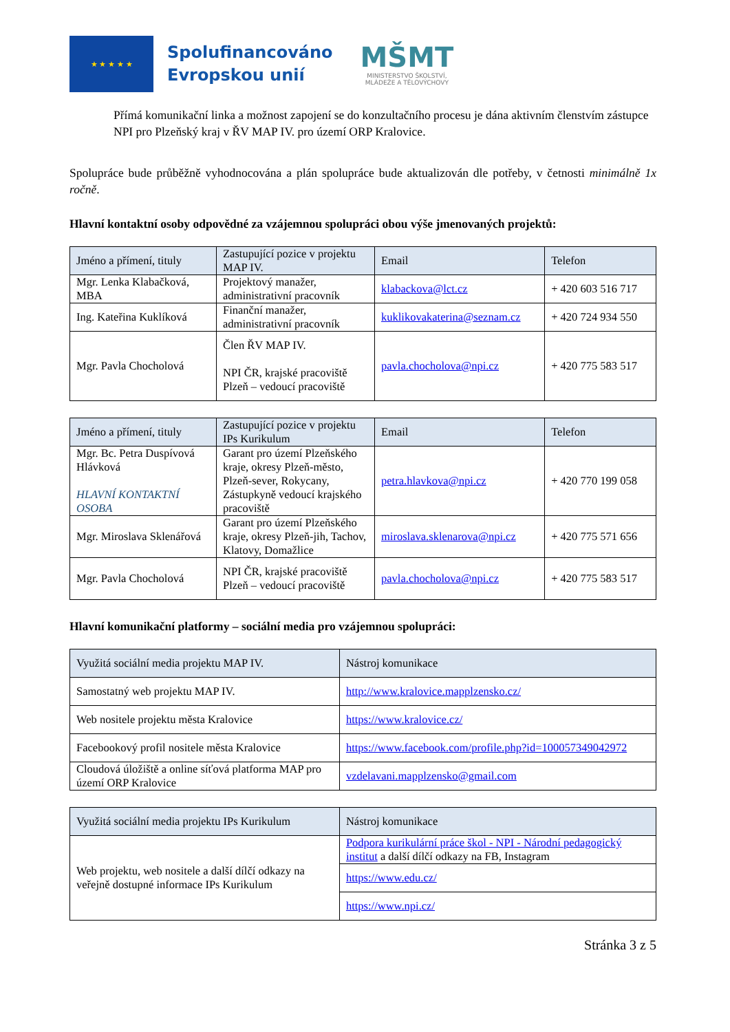★ ★ ★ ★ ★
Spolufinancováno
Evropskou unií
MŠMT
MINISTERSTVO ŠKOLSTVÍ,
MLÁDEŽE A TĚLOVÝCHOVY
Přímá komunikační linka a možnost zapojení se do konzultačního procesu je dána aktivním členstvím zástupce NPI pro Plzeňský kraj v ŘV MAP IV. pro území ORP Kralovice.
Spolupráce bude průběžně vyhodnocována a plán spolupráce bude aktualizován dle potřeby, v četnosti minimálně 1x ročně.
Hlavní kontaktní osoby odpovědné za vzájemnou spolupráci obou výše jmenovaných projektů:
| Jméno a přímení, tituly | Zastupující pozice v projektu MAP IV. | Email | Telefon |
| --- | --- | --- | --- |
| Mgr. Lenka Klabačková, MBA | Projektový manažer, administrativní pracovník | klabackova@lct.cz | + 420 603 516 717 |
| Ing. Kateřina Kuklíková | Finanční manažer, administrativní pracovník | kuklikovakaterina@seznam.cz | + 420 724 934 550 |
| Mgr. Pavla Chocholová | Člen ŘV MAP IV. NPI ČR, krajské pracoviště Plzeň – vedoucí pracoviště | pavla.chocholova@npi.cz | + 420 775 583 517 |
| Jméno a přímení, tituly | Zastupující pozice v projektu IPs Kurikulum | Email | Telefon |
| --- | --- | --- | --- |
| Mgr. Bc. Petra Duspívová Hlávková HLAVNÍ KONTAKTNÍ OSOBA | Garant pro území Plzeňského kraje, okresy Plzeň-město, Plzeň-sever, Rokycany, Zástupkyně vedoucí krajského pracoviště | petra.hlavkova@npi.cz | + 420 770 199 058 |
| Mgr. Miroslava Sklenářová | Garant pro území Plzeňského kraje, okresy Plzeň-jih, Tachov, Klatovy, Domažlice | miroslava.sklenarova@npi.cz | + 420 775 571 656 |
| Mgr. Pavla Chocholová | NPI ČR, krajské pracoviště Plzeň – vedoucí pracoviště | pavla.chocholova@npi.cz | + 420 775 583 517 |
Hlavní komunikační platformy – sociální media pro vzájemnou spolupráci:
| Využitá sociální media projektu MAP IV. | Nástroj komunikace |
| --- | --- |
| Samostatný web projektu MAP IV. | http://www.kralovice.mapplzensko.cz/ |
| Web nositele projektu města Kralovice | https://www.kralovice.cz/ |
| Facebookový profil nositele města Kralovice | https://www.facebook.com/profile.php?id=100057349042972 |
| Cloudová úložiště a online síťová platforma MAP pro území ORP Kralovice | vzdelavani.mapplzensko@gmail.com |
| Využitá sociální media projektu IPs Kurikulum | Nástroj komunikace |
| --- | --- |
| Web projektu, web nositele a další dílčí odkazy na veřejně dostupné informace IPs Kurikulum | Podpora kurikulární práce škol - NPI - Národní pedagogický institut a další dílčí odkazy na FB, Instagram |
| | https://www.edu.cz/ |
| | https://www.npi.cz/ |
Stránka 3 z 5